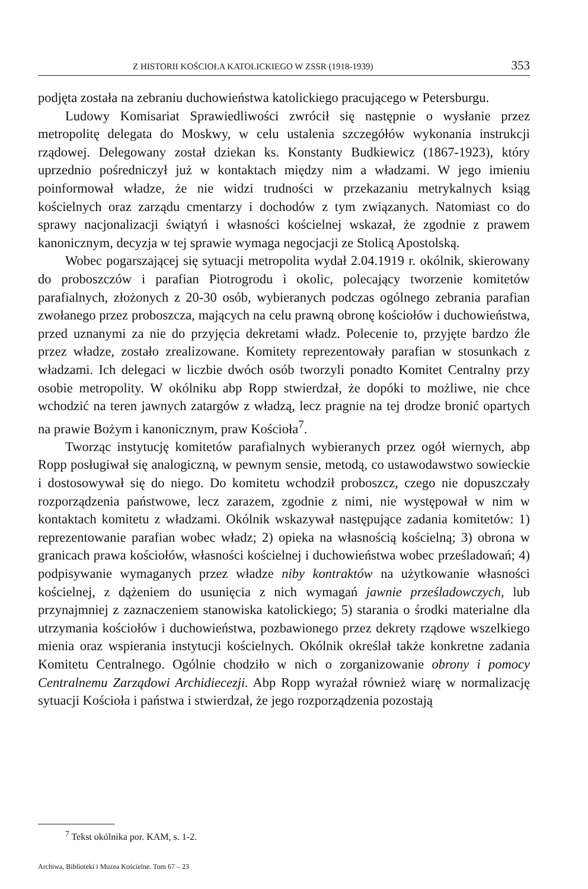Z HISTORII KOŚCIOŁA KATOLICKIEGO W ZSSR (1918-1939) 353
podjęta została na zebraniu duchowieństwa katolickiego pracującego w Petersburgu.
Ludowy Komisariat Sprawiedliwości zwrócił się następnie o wysłanie przez metropolitę delegata do Moskwy, w celu ustalenia szczegółów wykonania instrukcji rządowej. Delegowany został dziekan ks. Konstanty Budkiewicz (1867-1923), który uprzednio pośredniczył już w kontaktach między nim a władzami. W jego imieniu poinformował władze, że nie widzi trudności w przekazaniu metrykalnych ksiąg kościelnych oraz zarządu cmentarzy i dochodów z tym związanych. Natomiast co do sprawy nacjonalizacji świątyń i własności kościelnej wskazał, że zgodnie z prawem kanonicznym, decyzja w tej sprawie wymaga negocjacji ze Stolicą Apostolską.
Wobec pogarszającej się sytuacji metropolita wydał 2.04.1919 r. okólnik, skierowany do proboszczów i parafian Piotrogrodu i okolic, polecający tworzenie komitetów parafialnych, złożonych z 20-30 osób, wybieranych podczas ogólnego zebrania parafian zwołanego przez proboszcza, mających na celu prawną obronę kościołów i duchowieństwa, przed uznanymi za nie do przyjęcia dekretami władz. Polecenie to, przyjęte bardzo źle przez władze, zostało zrealizowane. Komitety reprezentowały parafian w stosunkach z władzami. Ich delegaci w liczbie dwóch osób tworzyli ponadto Komitet Centralny przy osobie metropolity. W okólniku abp Ropp stwierdzał, że dopóki to możliwe, nie chce wchodzić na teren jawnych zatargów z władzą, lecz pragnie na tej drodze bronić opartych na prawie Bożym i kanonicznym, praw Kościoła<sup>7</sup>.
Tworząc instytucję komitetów parafialnych wybieranych przez ogół wiernych, abp Ropp posługiwał się analogiczną, w pewnym sensie, metodą, co ustawodawstwo sowieckie i dostosowywał się do niego. Do komitetu wchodził proboszcz, czego nie dopuszczały rozporządzenia państwowe, lecz zarazem, zgodnie z nimi, nie występował w nim w kontaktach komitetu z władzami. Okólnik wskazywał następujące zadania komitetów: 1) reprezentowanie parafian wobec władz; 2) opieka na własnością kościelną; 3) obrona w granicach prawa kościołów, własności kościelnej i duchowieństwa wobec prześladowań; 4) podpisywanie wymaganych przez władze niby kontraktów na użytkowanie własności kościelnej, z dążeniem do usunięcia z nich wymagań jawnie prześladowczych, lub przynajmniej z zaznaczeniem stanowiska katolickiego; 5) starania o środki materialne dla utrzymania kościołów i duchowieństwa, pozbawionego przez dekrety rządowe wszelkiego mienia oraz wspierania instytucji kościelnych. Okólnik określał także konkretne zadania Komitetu Centralnego. Ogólnie chodziło w nich o zorganizowanie obrony i pomocy Centralnemu Zarządowi Archidiecezji. Abp Ropp wyrażał również wiarę w normalizację sytuacji Kościoła i państwa i stwierdzał, że jego rozporządzenia pozostają
<sup>7</sup> Tekst okólnika por. KAM, s. 1-2.
Archiwa, Biblioteki i Muzea Kościelne. Tom 67 – 23